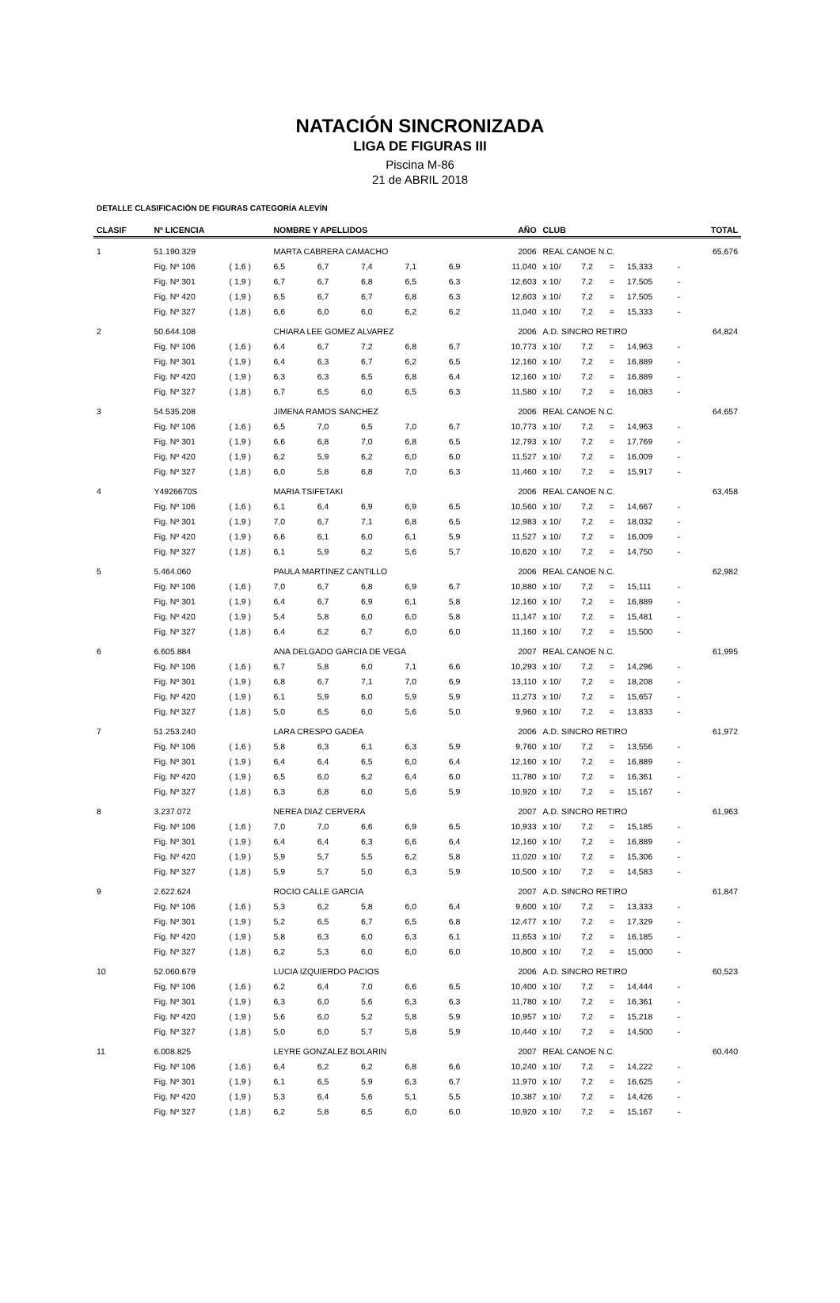NATACIÓN SINCRONIZADA
LIGA DE FIGURAS III
Piscina M-86
21 de ABRIL 2018
DETALLE CLASIFICACIÓN DE FIGURAS CATEGORÍA ALEVÍN
| CLASIF | Nº LICENCIA | | NOMBRE Y APELLIDOS | | | | | AÑO | CLUB | | | | | TOTAL |
| --- | --- | --- | --- | --- | --- | --- | --- | --- | --- | --- | --- | --- | --- | --- |
| 1 | 51.190.329 | | MARTA CABRERA CAMACHO | | | | | 2006 | REAL CANOE N.C. | | | | | 65,676 |
| | Fig. Nº 106 | ( 1,6 ) | 6,5 | 6,7 | 7,4 | 7,1 | 6,9 | 11,040 | x 10/ | 7,2 | = | 15,333 | - | |
| | Fig. Nº 301 | ( 1,9 ) | 6,7 | 6,7 | 6,8 | 6,5 | 6,3 | 12,603 | x 10/ | 7,2 | = | 17,505 | - | |
| | Fig. Nº 420 | ( 1,9 ) | 6,5 | 6,7 | 6,7 | 6,8 | 6,3 | 12,603 | x 10/ | 7,2 | = | 17,505 | - | |
| | Fig. Nº 327 | ( 1,8 ) | 6,6 | 6,0 | 6,0 | 6,2 | 6,2 | 11,040 | x 10/ | 7,2 | = | 15,333 | - | |
| 2 | 50.644.108 | | CHIARA LEE GOMEZ ALVAREZ | | | | | 2006 | A.D. SINCRO RETIRO | | | | | 64,824 |
| | Fig. Nº 106 | ( 1,6 ) | 6,4 | 6,7 | 7,2 | 6,8 | 6,7 | 10,773 | x 10/ | 7,2 | = | 14,963 | - | |
| | Fig. Nº 301 | ( 1,9 ) | 6,4 | 6,3 | 6,7 | 6,2 | 6,5 | 12,160 | x 10/ | 7,2 | = | 16,889 | - | |
| | Fig. Nº 420 | ( 1,9 ) | 6,3 | 6,3 | 6,5 | 6,8 | 6,4 | 12,160 | x 10/ | 7,2 | = | 16,889 | - | |
| | Fig. Nº 327 | ( 1,8 ) | 6,7 | 6,5 | 6,0 | 6,5 | 6,3 | 11,580 | x 10/ | 7,2 | = | 16,083 | - | |
| 3 | 54.535.208 | | JIMENA RAMOS SANCHEZ | | | | | 2006 | REAL CANOE N.C. | | | | | 64,657 |
| | Fig. Nº 106 | ( 1,6 ) | 6,5 | 7,0 | 6,5 | 7,0 | 6,7 | 10,773 | x 10/ | 7,2 | = | 14,963 | - | |
| | Fig. Nº 301 | ( 1,9 ) | 6,6 | 6,8 | 7,0 | 6,8 | 6,5 | 12,793 | x 10/ | 7,2 | = | 17,769 | - | |
| | Fig. Nº 420 | ( 1,9 ) | 6,2 | 5,9 | 6,2 | 6,0 | 6,0 | 11,527 | x 10/ | 7,2 | = | 16,009 | - | |
| | Fig. Nº 327 | ( 1,8 ) | 6,0 | 5,8 | 6,8 | 7,0 | 6,3 | 11,460 | x 10/ | 7,2 | = | 15,917 | - | |
| 4 | Y4926670S | | MARIA TSIFETAKI | | | | | 2006 | REAL CANOE N.C. | | | | | 63,458 |
| | Fig. Nº 106 | ( 1,6 ) | 6,1 | 6,4 | 6,9 | 6,9 | 6,5 | 10,560 | x 10/ | 7,2 | = | 14,667 | - | |
| | Fig. Nº 301 | ( 1,9 ) | 7,0 | 6,7 | 7,1 | 6,8 | 6,5 | 12,983 | x 10/ | 7,2 | = | 18,032 | - | |
| | Fig. Nº 420 | ( 1,9 ) | 6,6 | 6,1 | 6,0 | 6,1 | 5,9 | 11,527 | x 10/ | 7,2 | = | 16,009 | - | |
| | Fig. Nº 327 | ( 1,8 ) | 6,1 | 5,9 | 6,2 | 5,6 | 5,7 | 10,620 | x 10/ | 7,2 | = | 14,750 | - | |
| 5 | 5.464.060 | | PAULA MARTINEZ CANTILLO | | | | | 2006 | REAL CANOE N.C. | | | | | 62,982 |
| | Fig. Nº 106 | ( 1,6 ) | 7,0 | 6,7 | 6,8 | 6,9 | 6,7 | 10,880 | x 10/ | 7,2 | = | 15,111 | - | |
| | Fig. Nº 301 | ( 1,9 ) | 6,4 | 6,7 | 6,9 | 6,1 | 5,8 | 12,160 | x 10/ | 7,2 | = | 16,889 | - | |
| | Fig. Nº 420 | ( 1,9 ) | 5,4 | 5,8 | 6,0 | 6,0 | 5,8 | 11,147 | x 10/ | 7,2 | = | 15,481 | - | |
| | Fig. Nº 327 | ( 1,8 ) | 6,4 | 6,2 | 6,7 | 6,0 | 6,0 | 11,160 | x 10/ | 7,2 | = | 15,500 | - | |
| 6 | 6.605.884 | | ANA DELGADO GARCIA DE VEGA | | | | | 2007 | REAL CANOE N.C. | | | | | 61,995 |
| | Fig. Nº 106 | ( 1,6 ) | 6,7 | 5,8 | 6,0 | 7,1 | 6,6 | 10,293 | x 10/ | 7,2 | = | 14,296 | - | |
| | Fig. Nº 301 | ( 1,9 ) | 6,8 | 6,7 | 7,1 | 7,0 | 6,9 | 13,110 | x 10/ | 7,2 | = | 18,208 | - | |
| | Fig. Nº 420 | ( 1,9 ) | 6,1 | 5,9 | 6,0 | 5,9 | 5,9 | 11,273 | x 10/ | 7,2 | = | 15,657 | - | |
| | Fig. Nº 327 | ( 1,8 ) | 5,0 | 6,5 | 6,0 | 5,6 | 5,0 | 9,960 | x 10/ | 7,2 | = | 13,833 | - | |
| 7 | 51.253.240 | | LARA CRESPO GADEA | | | | | 2006 | A.D. SINCRO RETIRO | | | | | 61,972 |
| | Fig. Nº 106 | ( 1,6 ) | 5,8 | 6,3 | 6,1 | 6,3 | 5,9 | 9,760 | x 10/ | 7,2 | = | 13,556 | - | |
| | Fig. Nº 301 | ( 1,9 ) | 6,4 | 6,4 | 6,5 | 6,0 | 6,4 | 12,160 | x 10/ | 7,2 | = | 16,889 | - | |
| | Fig. Nº 420 | ( 1,9 ) | 6,5 | 6,0 | 6,2 | 6,4 | 6,0 | 11,780 | x 10/ | 7,2 | = | 16,361 | - | |
| | Fig. Nº 327 | ( 1,8 ) | 6,3 | 6,8 | 6,0 | 5,6 | 5,9 | 10,920 | x 10/ | 7,2 | = | 15,167 | - | |
| 8 | 3.237.072 | | NEREA DIAZ CERVERA | | | | | 2007 | A.D. SINCRO RETIRO | | | | | 61,963 |
| | Fig. Nº 106 | ( 1,6 ) | 7,0 | 7,0 | 6,6 | 6,9 | 6,5 | 10,933 | x 10/ | 7,2 | = | 15,185 | - | |
| | Fig. Nº 301 | ( 1,9 ) | 6,4 | 6,4 | 6,3 | 6,6 | 6,4 | 12,160 | x 10/ | 7,2 | = | 16,889 | - | |
| | Fig. Nº 420 | ( 1,9 ) | 5,9 | 5,7 | 5,5 | 6,2 | 5,8 | 11,020 | x 10/ | 7,2 | = | 15,306 | - | |
| | Fig. Nº 327 | ( 1,8 ) | 5,9 | 5,7 | 5,0 | 6,3 | 5,9 | 10,500 | x 10/ | 7,2 | = | 14,583 | - | |
| 9 | 2.622.624 | | ROCIO CALLE GARCIA | | | | | 2007 | A.D. SINCRO RETIRO | | | | | 61,847 |
| | Fig. Nº 106 | ( 1,6 ) | 5,3 | 6,2 | 5,8 | 6,0 | 6,4 | 9,600 | x 10/ | 7,2 | = | 13,333 | - | |
| | Fig. Nº 301 | ( 1,9 ) | 5,2 | 6,5 | 6,7 | 6,5 | 6,8 | 12,477 | x 10/ | 7,2 | = | 17,329 | - | |
| | Fig. Nº 420 | ( 1,9 ) | 5,8 | 6,3 | 6,0 | 6,3 | 6,1 | 11,653 | x 10/ | 7,2 | = | 16,185 | - | |
| | Fig. Nº 327 | ( 1,8 ) | 6,2 | 5,3 | 6,0 | 6,0 | 6,0 | 10,800 | x 10/ | 7,2 | = | 15,000 | - | |
| 10 | 52.060.679 | | LUCIA IZQUIERDO PACIOS | | | | | 2006 | A.D. SINCRO RETIRO | | | | | 60,523 |
| | Fig. Nº 106 | ( 1,6 ) | 6,2 | 6,4 | 7,0 | 6,6 | 6,5 | 10,400 | x 10/ | 7,2 | = | 14,444 | - | |
| | Fig. Nº 301 | ( 1,9 ) | 6,3 | 6,0 | 5,6 | 6,3 | 6,3 | 11,780 | x 10/ | 7,2 | = | 16,361 | - | |
| | Fig. Nº 420 | ( 1,9 ) | 5,6 | 6,0 | 5,2 | 5,8 | 5,9 | 10,957 | x 10/ | 7,2 | = | 15,218 | - | |
| | Fig. Nº 327 | ( 1,8 ) | 5,0 | 6,0 | 5,7 | 5,8 | 5,9 | 10,440 | x 10/ | 7,2 | = | 14,500 | - | |
| 11 | 6.008.825 | | LEYRE GONZALEZ BOLARIN | | | | | 2007 | REAL CANOE N.C. | | | | | 60,440 |
| | Fig. Nº 106 | ( 1,6 ) | 6,4 | 6,2 | 6,2 | 6,8 | 6,6 | 10,240 | x 10/ | 7,2 | = | 14,222 | - | |
| | Fig. Nº 301 | ( 1,9 ) | 6,1 | 6,5 | 5,9 | 6,3 | 6,7 | 11,970 | x 10/ | 7,2 | = | 16,625 | - | |
| | Fig. Nº 420 | ( 1,9 ) | 5,3 | 6,4 | 5,6 | 5,1 | 5,5 | 10,387 | x 10/ | 7,2 | = | 14,426 | - | |
| | Fig. Nº 327 | ( 1,8 ) | 6,2 | 5,8 | 6,5 | 6,0 | 6,0 | 10,920 | x 10/ | 7,2 | = | 15,167 | - | |